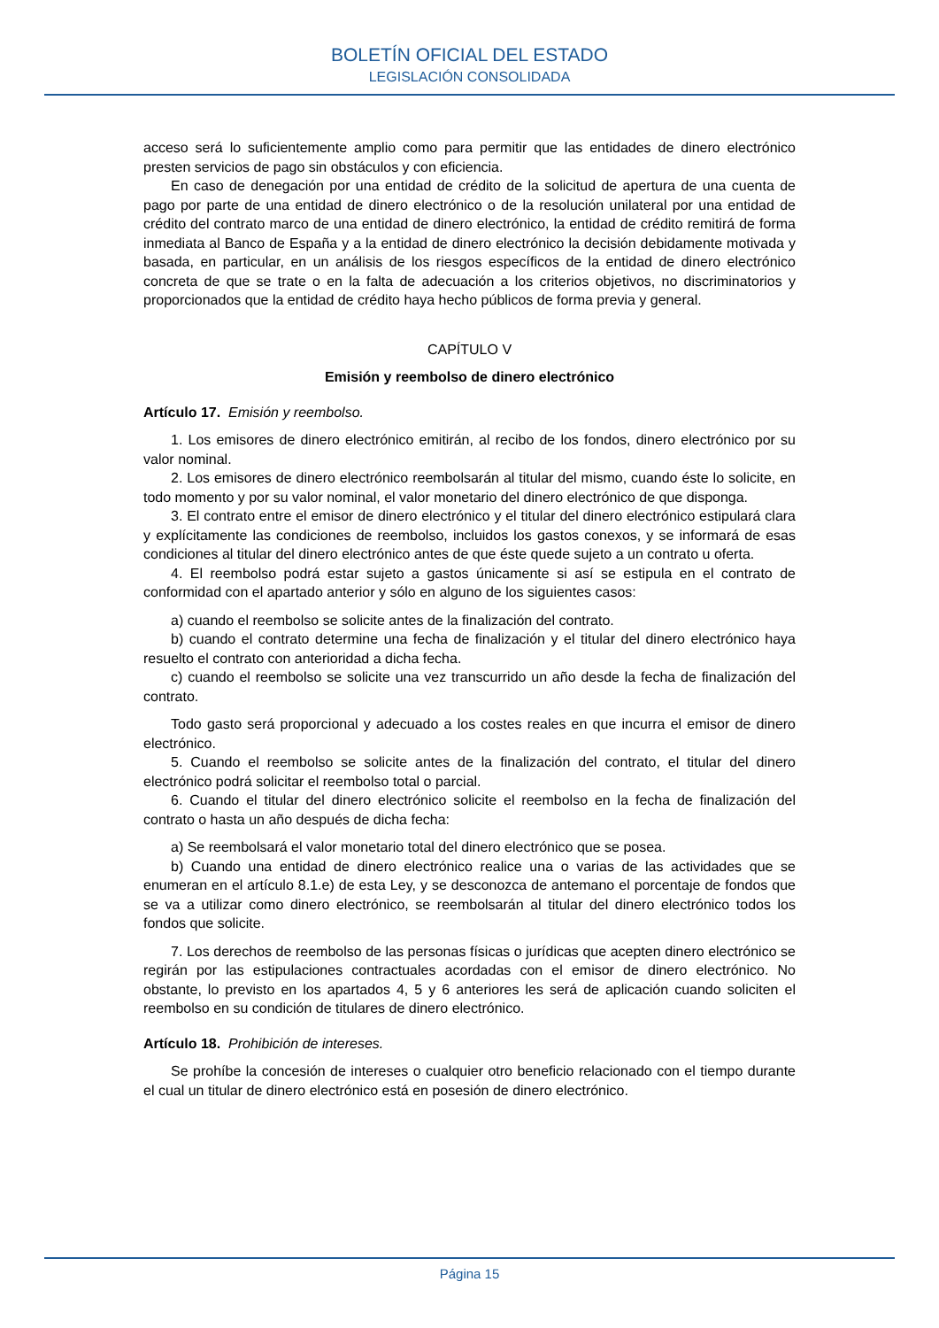BOLETÍN OFICIAL DEL ESTADO
LEGISLACIÓN CONSOLIDADA
acceso será lo suficientemente amplio como para permitir que las entidades de dinero electrónico presten servicios de pago sin obstáculos y con eficiencia.
En caso de denegación por una entidad de crédito de la solicitud de apertura de una cuenta de pago por parte de una entidad de dinero electrónico o de la resolución unilateral por una entidad de crédito del contrato marco de una entidad de dinero electrónico, la entidad de crédito remitirá de forma inmediata al Banco de España y a la entidad de dinero electrónico la decisión debidamente motivada y basada, en particular, en un análisis de los riesgos específicos de la entidad de dinero electrónico concreta de que se trate o en la falta de adecuación a los criterios objetivos, no discriminatorios y proporcionados que la entidad de crédito haya hecho públicos de forma previa y general.
CAPÍTULO V
Emisión y reembolso de dinero electrónico
Artículo 17. Emisión y reembolso.
1. Los emisores de dinero electrónico emitirán, al recibo de los fondos, dinero electrónico por su valor nominal.
2. Los emisores de dinero electrónico reembolsarán al titular del mismo, cuando éste lo solicite, en todo momento y por su valor nominal, el valor monetario del dinero electrónico de que disponga.
3. El contrato entre el emisor de dinero electrónico y el titular del dinero electrónico estipulará clara y explícitamente las condiciones de reembolso, incluidos los gastos conexos, y se informará de esas condiciones al titular del dinero electrónico antes de que éste quede sujeto a un contrato u oferta.
4. El reembolso podrá estar sujeto a gastos únicamente si así se estipula en el contrato de conformidad con el apartado anterior y sólo en alguno de los siguientes casos:
a) cuando el reembolso se solicite antes de la finalización del contrato.
b) cuando el contrato determine una fecha de finalización y el titular del dinero electrónico haya resuelto el contrato con anterioridad a dicha fecha.
c) cuando el reembolso se solicite una vez transcurrido un año desde la fecha de finalización del contrato.
Todo gasto será proporcional y adecuado a los costes reales en que incurra el emisor de dinero electrónico.
5. Cuando el reembolso se solicite antes de la finalización del contrato, el titular del dinero electrónico podrá solicitar el reembolso total o parcial.
6. Cuando el titular del dinero electrónico solicite el reembolso en la fecha de finalización del contrato o hasta un año después de dicha fecha:
a) Se reembolsará el valor monetario total del dinero electrónico que se posea.
b) Cuando una entidad de dinero electrónico realice una o varias de las actividades que se enumeran en el artículo 8.1.e) de esta Ley, y se desconozca de antemano el porcentaje de fondos que se va a utilizar como dinero electrónico, se reembolsarán al titular del dinero electrónico todos los fondos que solicite.
7. Los derechos de reembolso de las personas físicas o jurídicas que acepten dinero electrónico se regirán por las estipulaciones contractuales acordadas con el emisor de dinero electrónico. No obstante, lo previsto en los apartados 4, 5 y 6 anteriores les será de aplicación cuando soliciten el reembolso en su condición de titulares de dinero electrónico.
Artículo 18. Prohibición de intereses.
Se prohíbe la concesión de intereses o cualquier otro beneficio relacionado con el tiempo durante el cual un titular de dinero electrónico está en posesión de dinero electrónico.
Página 15